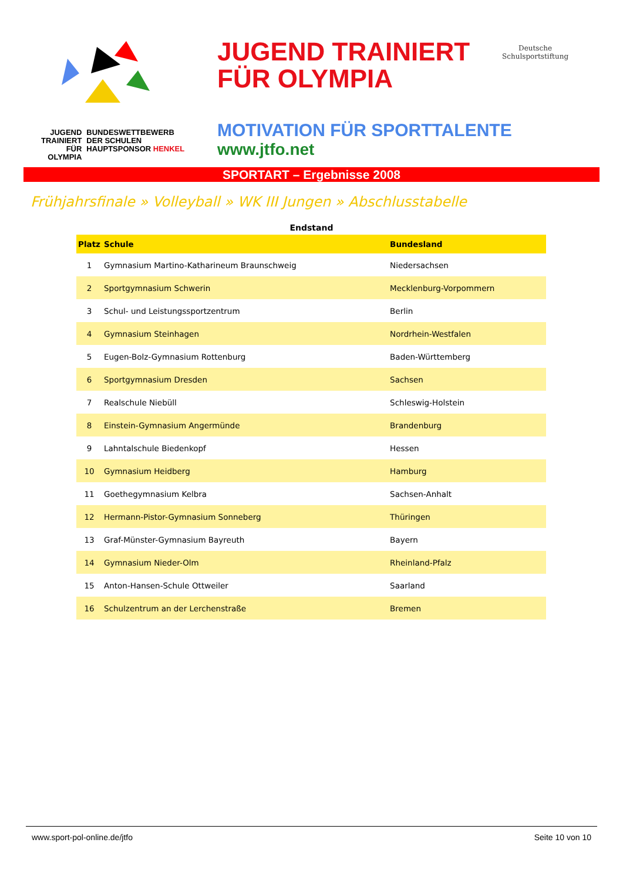JUGEND
TRAINIERT
FÜR
OLYMPIA
BUNDESWETTBEWERB
DER SCHULEN
HAUPTSPONSOR HENKEL
JUGEND TRAINIERT
FÜR OLYMPIA
MOTIVATION FÜR SPORTTALENTE
www.jtfo.net
Deutsche
Schulsportstiftung
SPORTART – Ergebnisse 2008
Frühjahrsfinale » Volleyball » WK III Jungen » Abschlusstabelle
Endstand
| Platz | Schule | Bundesland |
| --- | --- | --- |
| 1 | Gymnasium Martino-Katharineum Braunschweig | Niedersachsen |
| 2 | Sportgymnasium Schwerin | Mecklenburg-Vorpommern |
| 3 | Schul- und Leistungssportzentrum | Berlin |
| 4 | Gymnasium Steinhagen | Nordrhein-Westfalen |
| 5 | Eugen-Bolz-Gymnasium Rottenburg | Baden-Württemberg |
| 6 | Sportgymnasium Dresden | Sachsen |
| 7 | Realschule Niebüll | Schleswig-Holstein |
| 8 | Einstein-Gymnasium Angermünde | Brandenburg |
| 9 | Lahntalschule Biedenkopf | Hessen |
| 10 | Gymnasium Heidberg | Hamburg |
| 11 | Goethegymnasium Kelbra | Sachsen-Anhalt |
| 12 | Hermann-Pistor-Gymnasium Sonneberg | Thüringen |
| 13 | Graf-Münster-Gymnasium Bayreuth | Bayern |
| 14 | Gymnasium Nieder-Olm | Rheinland-Pfalz |
| 15 | Anton-Hansen-Schule Ottweiler | Saarland |
| 16 | Schulzentrum an der Lerchenstraße | Bremen |
www.sport-pol-online.de/jtfo Seite 10 von 10